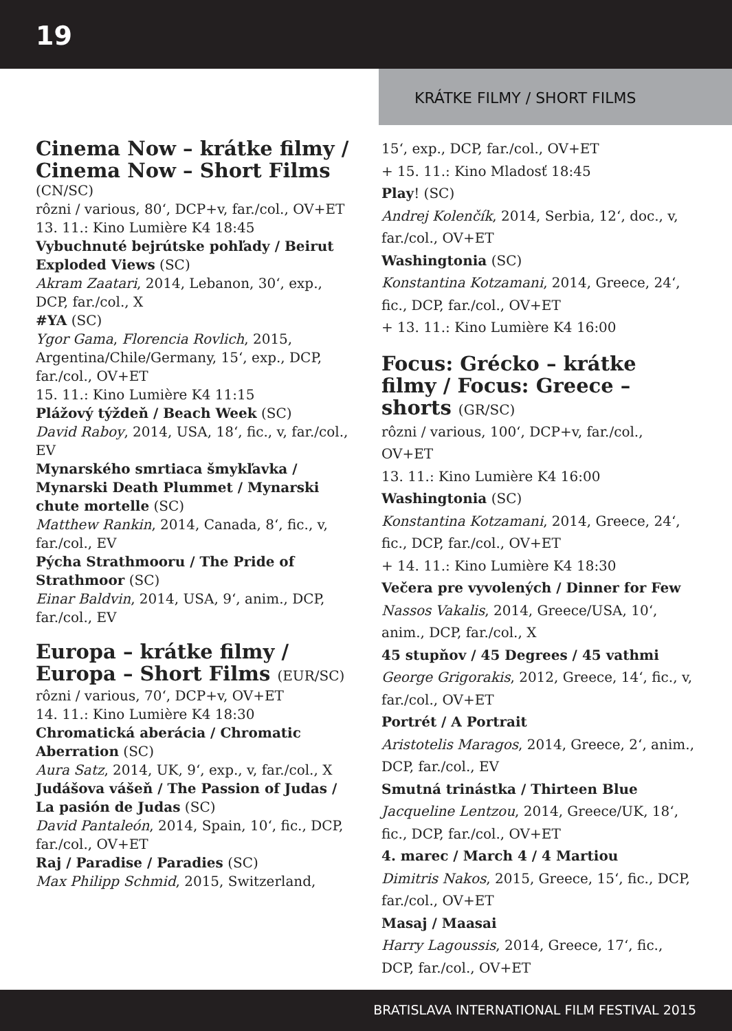19
KRÁTKE FILMY / SHORT FILMS
Cinema Now – krátke filmy / Cinema Now – Short Films
(CN/SC)
rôzni / various, 80‘, DCP+v, far./col., OV+ET
13. 11.: Kino Lumière K4 18:45
Vybuchnuté bejrútske pohľady / Beirut Exploded Views (SC)
Akram Zaatari, 2014, Lebanon, 30‘, exp., DCP, far./col., X
#YA (SC)
Ygor Gama, Florencia Rovlich, 2015, Argentina/Chile/Germany, 15‘, exp., DCP, far./col., OV+ET
15. 11.: Kino Lumière K4 11:15
Plážový týždeň / Beach Week (SC)
David Raboy, 2014, USA, 18‘, fic., v, far./col., EV
Mynarského smrtiaca šmykľavka / Mynarski Death Plummet / Mynarski chute mortelle (SC)
Matthew Rankin, 2014, Canada, 8‘, fic., v, far./col., EV
Pýcha Strathmooru / The Pride of Strathmoor (SC)
Einar Baldvin, 2014, USA, 9‘, anim., DCP, far./col., EV
Europa – krátke filmy / Europa – Short Films (EUR/SC)
rôzni / various, 70‘, DCP+v, OV+ET
14. 11.: Kino Lumière K4 18:30
Chromatická aberácia / Chromatic Aberration (SC)
Aura Satz, 2014, UK, 9‘, exp., v, far./col., X
Judášova vášeň / The Passion of Judas / La pasión de Judas (SC)
David Pantaleón, 2014, Spain, 10‘, fic., DCP, far./col., OV+ET
Raj / Paradise / Paradies (SC)
Max Philipp Schmid, 2015, Switzerland,
15‘, exp., DCP, far./col., OV+ET
+ 15. 11.: Kino Mladosť 18:45
Play! (SC)
Andrej Kolenčík, 2014, Serbia, 12‘, doc., v, far./col., OV+ET
Washingtonia (SC)
Konstantina Kotzamani, 2014, Greece, 24‘, fic., DCP, far./col., OV+ET
+ 13. 11.: Kino Lumière K4 16:00
Focus: Grécko – krátke filmy / Focus: Greece – shorts (GR/SC)
rôzni / various, 100‘, DCP+v, far./col., OV+ET
13. 11.: Kino Lumière K4 16:00
Washingtonia (SC)
Konstantina Kotzamani, 2014, Greece, 24‘, fic., DCP, far./col., OV+ET
+ 14. 11.: Kino Lumière K4 18:30
Večera pre vyvolených / Dinner for Few
Nassos Vakalis, 2014, Greece/USA, 10‘, anim., DCP, far./col., X
45 stupňov / 45 Degrees / 45 vathmi
George Grigorakis, 2012, Greece, 14‘, fic., v, far./col., OV+ET
Portrét / A Portrait
Aristotelis Maragos, 2014, Greece, 2‘, anim., DCP, far./col., EV
Smutná trinástka / Thirteen Blue
Jacqueline Lentzou, 2014, Greece/UK, 18‘, fic., DCP, far./col., OV+ET
4. marec / March 4 / 4 Martiou
Dimitris Nakos, 2015, Greece, 15‘, fic., DCP, far./col., OV+ET
Masaj / Maasai
Harry Lagoussis, 2014, Greece, 17‘, fic., DCP, far./col., OV+ET
BRATISLAVA INTERNATIONAL FILM FESTIVAL 2015